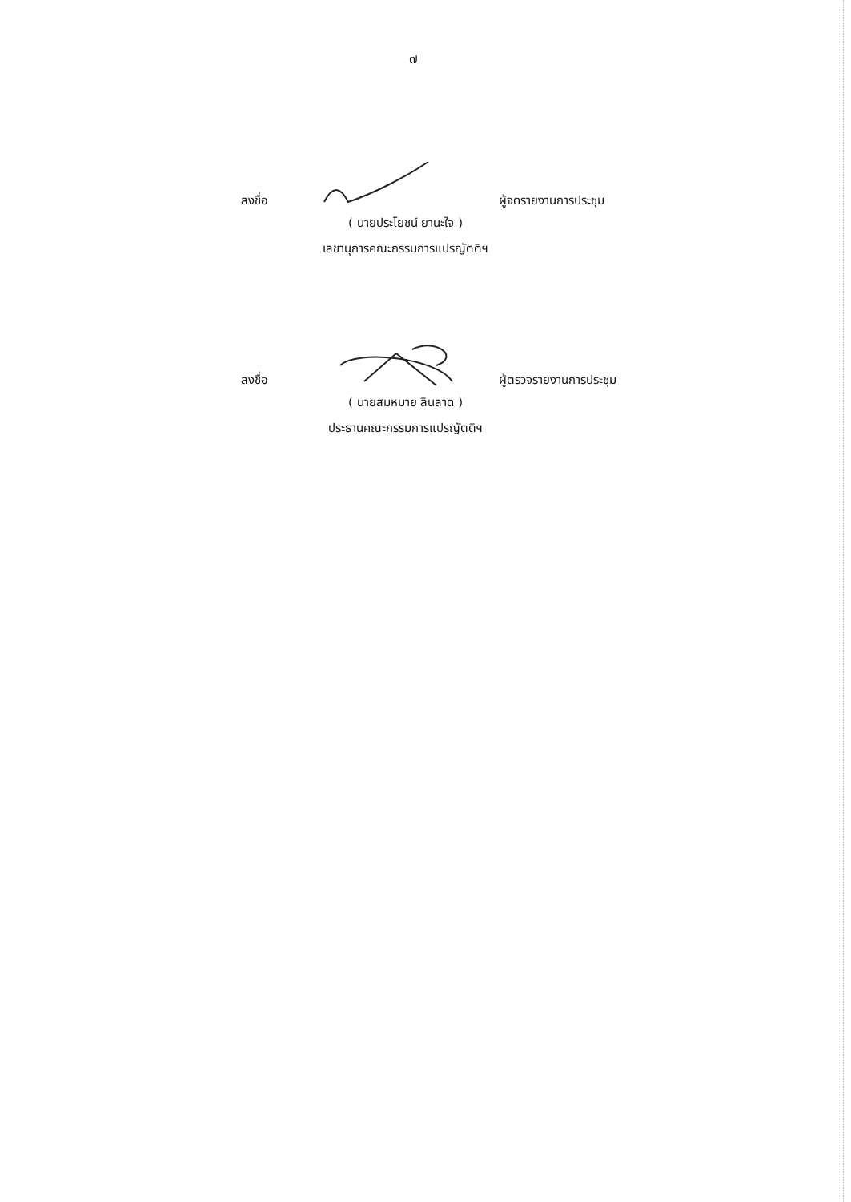๗
ลงชื่อ
ผู้จดรายงานการประชุม
( นายประโยชน์ ยานะใจ )
เลขานุการคณะกรรมการแปรญัตติฯ
ลงชื่อ
ผู้ตรวจรายงานการประชุม
( นายสมหมาย ลินลาด )
ประธานคณะกรรมการแปรญัตติฯ